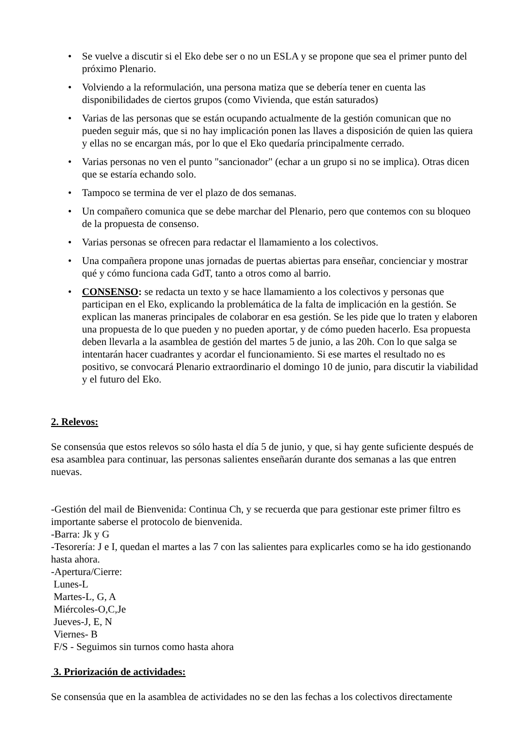• Se vuelve a discutir si el Eko debe ser o no un ESLA y se propone que sea el primer punto del próximo Plenario.
• Volviendo a la reformulación, una persona matiza que se debería tener en cuenta las disponibilidades de ciertos grupos (como Vivienda, que están saturados)
• Varias de las personas que se están ocupando actualmente de la gestión comunican que no pueden seguir más, que si no hay implicación ponen las llaves a disposición de quien las quiera y ellas no se encargan más, por lo que el Eko quedaría principalmente cerrado.
• Varias personas no ven el punto "sancionador" (echar a un grupo si no se implica). Otras dicen que se estaría echando solo.
• Tampoco se termina de ver el plazo de dos semanas.
• Un compañero comunica que se debe marchar del Plenario, pero que contemos con su bloqueo de la propuesta de consenso.
• Varias personas se ofrecen para redactar el llamamiento a los colectivos.
• Una compañera propone unas jornadas de puertas abiertas para enseñar, concienciar y mostrar qué y cómo funciona cada GdT, tanto a otros como al barrio.
• CONSENSO: se redacta un texto y se hace llamamiento a los colectivos y personas que participan en el Eko, explicando la problemática de la falta de implicación en la gestión. Se explican las maneras principales de colaborar en esa gestión. Se les pide que lo traten y elaboren una propuesta de lo que pueden y no pueden aportar, y de cómo pueden hacerlo. Esa propuesta deben llevarla a la asamblea de gestión del martes 5 de junio, a las 20h. Con lo que salga se intentarán hacer cuadrantes y acordar el funcionamiento. Si ese martes el resultado no es positivo, se convocará Plenario extraordinario el domingo 10 de junio, para discutir la viabilidad y el futuro del Eko.
2. Relevos:
Se consensúa que estos relevos so sólo hasta el día 5 de junio, y que, si hay gente suficiente después de esa asamblea para continuar, las personas salientes enseñarán durante dos semanas a las que entren nuevas.
-Gestión del mail de Bienvenida: Continua Ch, y se recuerda que para gestionar este primer filtro es importante saberse el protocolo de bienvenida.
-Barra: Jk y G
-Tesorería: J e I, quedan el martes a las 7 con las salientes para explicarles como se ha ido gestionando hasta ahora.
-Apertura/Cierre:
Lunes-L
Martes-L, G, A
Miércoles-O,C,Je
Jueves-J, E, N
Viernes- B
F/S - Seguimos sin turnos como hasta ahora
3. Priorización de actividades:
Se consensúa que en la asamblea de actividades no se den las fechas a los colectivos directamente